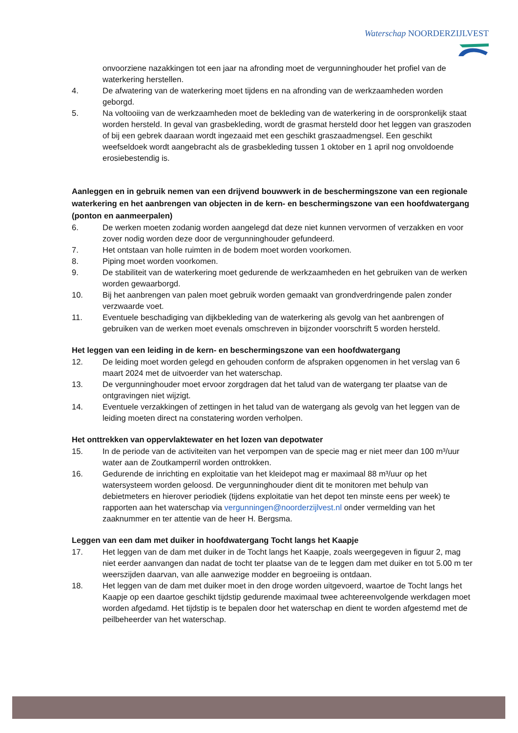Waterschap NOORDERZIJLVEST
onvoorziene nazakkingen tot een jaar na afronding moet de vergunninghouder het profiel van de waterkering herstellen.
4. De afwatering van de waterkering moet tijdens en na afronding van de werkzaamheden worden geborgd.
5. Na voltooiing van de werkzaamheden moet de bekleding van de waterkering in de oorspronkelijk staat worden hersteld. In geval van grasbekleding, wordt de grasmat hersteld door het leggen van graszoden of bij een gebrek daaraan wordt ingezaaid met een geschikt graszaadmengsel. Een geschikt weefseldoek wordt aangebracht als de grasbekleding tussen 1 oktober en 1 april nog onvoldoende erosiebestendig is.
Aanleggen en in gebruik nemen van een drijvend bouwwerk in de beschermingszone van een regionale waterkering en het aanbrengen van objecten in de kern- en beschermingszone van een hoofdwatergang (ponton en aanmeerpalen)
6. De werken moeten zodanig worden aangelegd dat deze niet kunnen vervormen of verzakken en voor zover nodig worden deze door de vergunninghouder gefundeerd.
7. Het ontstaan van holle ruimten in de bodem moet worden voorkomen.
8. Piping moet worden voorkomen.
9. De stabiliteit van de waterkering moet gedurende de werkzaamheden en het gebruiken van de werken worden gewaarborgd.
10. Bij het aanbrengen van palen moet gebruik worden gemaakt van grondverdringende palen zonder verzwaarde voet.
11. Eventuele beschadiging van dijkbekleding van de waterkering als gevolg van het aanbrengen of gebruiken van de werken moet evenals omschreven in bijzonder voorschrift 5 worden hersteld.
Het leggen van een leiding in de kern- en beschermingszone van een hoofdwatergang
12. De leiding moet worden gelegd en gehouden conform de afspraken opgenomen in het verslag van 6 maart 2024 met de uitvoerder van het waterschap.
13. De vergunninghouder moet ervoor zorgdragen dat het talud van de watergang ter plaatse van de ontgravingen niet wijzigt.
14. Eventuele verzakkingen of zettingen in het talud van de watergang als gevolg van het leggen van de leiding moeten direct na constatering worden verholpen.
Het onttrekken van oppervlaktewater en het lozen van depotwater
15. In de periode van de activiteiten van het verpompen van de specie mag er niet meer dan 100 m³/uur water aan de Zoutkamperril worden onttrokken.
16. Gedurende de inrichting en exploitatie van het kleidepot mag er maximaal 88 m³/uur op het watersysteem worden geloosd. De vergunninghouder dient dit te monitoren met behulp van debietmeters en hierover periodiek (tijdens exploitatie van het depot ten minste eens per week) te rapporten aan het waterschap via vergunningen@noorderzijlvest.nl onder vermelding van het zaaknummer en ter attentie van de heer H. Bergsma.
Leggen van een dam met duiker in hoofdwatergang Tocht langs het Kaapje
17. Het leggen van de dam met duiker in de Tocht langs het Kaapje, zoals weergegeven in figuur 2, mag niet eerder aanvangen dan nadat de tocht ter plaatse van de te leggen dam met duiker en tot 5.00 m ter weerszijden daarvan, van alle aanwezige modder en begroeiing is ontdaan.
18. Het leggen van de dam met duiker moet in den droge worden uitgevoerd, waartoe de Tocht langs het Kaapje op een daartoe geschikt tijdstip gedurende maximaal twee achtereenvolgende werkdagen moet worden afgedamd. Het tijdstip is te bepalen door het waterschap en dient te worden afgestemd met de peilbeheerder van het waterschap.